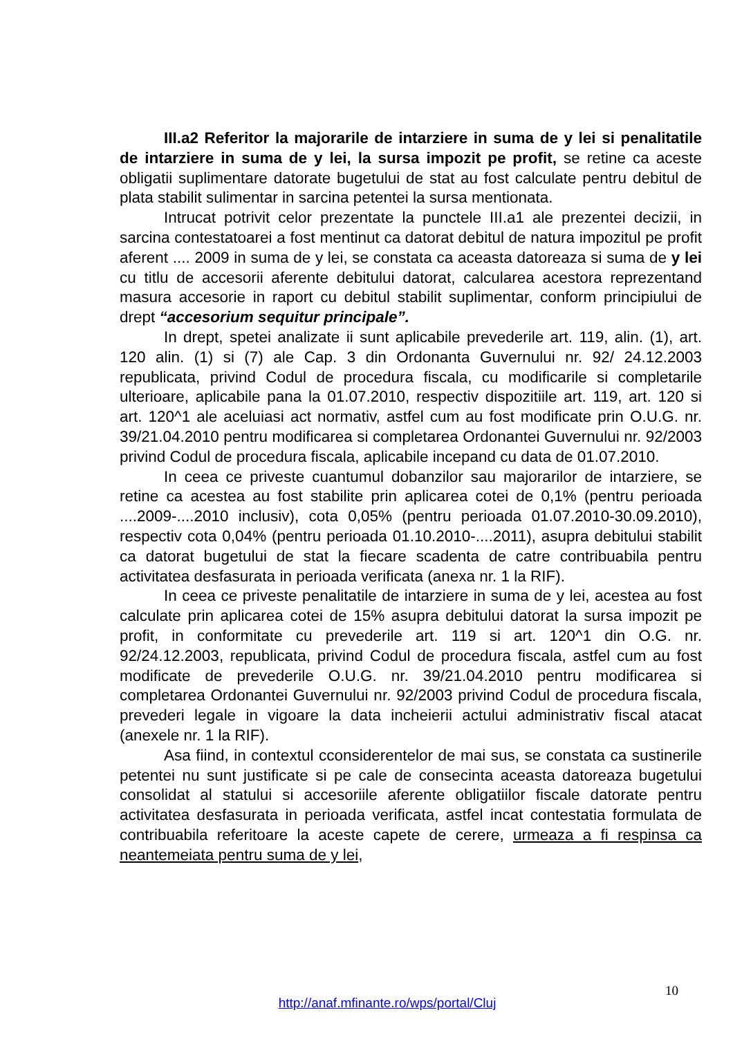III.a2 Referitor la majorarile de intarziere in suma de y lei si penalitatile de intarziere in suma de y lei, la sursa impozit pe profit, se retine ca aceste obligatii suplimentare datorate bugetului de stat au fost calculate pentru debitul de plata stabilit sulimentar in sarcina petentei la sursa mentionata.
Intrucat potrivit celor prezentate la punctele III.a1 ale prezentei decizii, in sarcina contestatoarei a fost mentinut ca datorat debitul de natura impozitul pe profit aferent .... 2009 in suma de y lei, se constata ca aceasta datoreaza si suma de y lei cu titlu de accesorii aferente debitului datorat, calcularea acestora reprezentand masura accesorie in raport cu debitul stabilit suplimentar, conform principiului de drept “accesorium sequitur principale”.
In drept, spetei analizate ii sunt aplicabile prevederile art. 119, alin. (1), art. 120 alin. (1) si (7) ale Cap. 3 din Ordonanta Guvernului nr. 92/ 24.12.2003 republicata, privind Codul de procedura fiscala, cu modificarile si completarile ulterioare, aplicabile pana la 01.07.2010, respectiv dispozitiile art. 119, art. 120 si art. 120^1 ale aceluiasi act normativ, astfel cum au fost modificate prin O.U.G. nr. 39/21.04.2010 pentru modificarea si completarea Ordonantei Guvernului nr. 92/2003 privind Codul de procedura fiscala, aplicabile incepand cu data de 01.07.2010.
In ceea ce priveste cuantumul dobanzilor sau majorarilor de intarziere, se retine ca acestea au fost stabilite prin aplicarea cotei de 0,1% (pentru perioada ....2009-....2010 inclusiv), cota 0,05% (pentru perioada 01.07.2010-30.09.2010), respectiv cota 0,04% (pentru perioada 01.10.2010-....2011), asupra debitului stabilit ca datorat bugetului de stat la fiecare scadenta de catre contribuabila pentru activitatea desfasurata in perioada verificata (anexa nr. 1 la RIF).
In ceea ce priveste penalitatile de intarziere in suma de y lei, acestea au fost calculate prin aplicarea cotei de 15% asupra debitului datorat la sursa impozit pe profit, in conformitate cu prevederile art. 119 si art. 120^1 din O.G. nr. 92/24.12.2003, republicata, privind Codul de procedura fiscala, astfel cum au fost modificate de prevederile O.U.G. nr. 39/21.04.2010 pentru modificarea si completarea Ordonantei Guvernului nr. 92/2003 privind Codul de procedura fiscala, prevederi legale in vigoare la data incheierii actului administrativ fiscal atacat (anexele nr. 1 la RIF).
Asa fiind, in contextul cconsiderentelor de mai sus, se constata ca sustinerile petentei nu sunt justificate si pe cale de consecinta aceasta datoreaza bugetului consolidat al statului si accesoriile aferente obligatiilor fiscale datorate pentru activitatea desfasurata in perioada verificata, astfel incat contestatia formulata de contribuabila referitoare la aceste capete de cerere, urmeaza a fi respinsa ca neantemeiata pentru suma de y lei,
10
http://anaf.mfinante.ro/wps/portal/Cluj